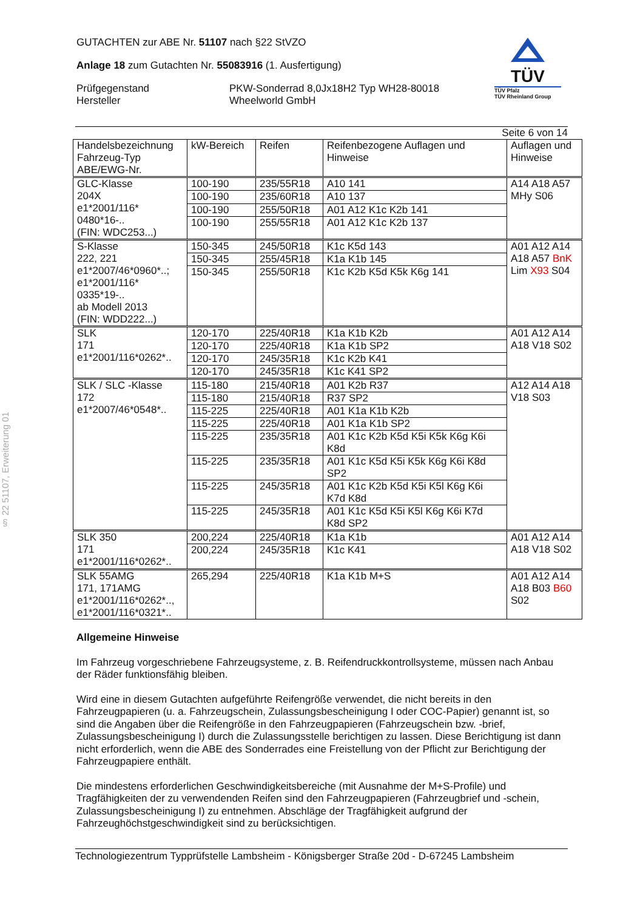§ 22 51107, Erweiterung 01
GUTACHTEN zur ABE Nr. 51107 nach §22 StVZO
Anlage 18 zum Gutachten Nr. 55083916 (1. Ausfertigung)
Prüfgegenstand
Hersteller
PKW-Sonderrad 8,0Jx18H2 Typ WH28-80018
Wheelworld GmbH
TÜV
TÜV Pfalz
TÜV Rheinland Group
Seite 6 von 14
| Handelsbezeichnung Fahrzeug-Typ ABE/EWG-Nr. | kW-Bereich | Reifen | Reifenbezogene Auflagen und Hinweise | Auflagen und Hinweise |
| GLC-Klasse 204X e1*2001/116* 0480*16-.. (FIN: WDC253...) | 100-190 | 235/55R18 | A10 141 | A14 A18 A57 MHy S06 |
| | 100-190 | 235/60R18 | A10 137 | |
| | 100-190 | 255/50R18 | A01 A12 K1c K2b 141 | |
| | 100-190 | 255/55R18 | A01 A12 K1c K2b 137 | |
| S-Klasse 222, 221 e1*2007/46*0960*..; e1*2001/116* 0335*19-.. ab Modell 2013 (FIN: WDD222...) | 150-345 | 245/50R18 | K1c K5d 143 | A01 A12 A14 A18 A57 BnK Lim X93 S04 |
| | 150-345 | 255/45R18 | K1a K1b 145 | |
| | 150-345 | 255/50R18 | K1c K2b K5d K5k K6g 141 | |
| SLK 171 e1*2001/116*0262*.. | 120-170 | 225/40R18 | K1a K1b K2b | A01 A12 A14 A18 V18 S02 |
| | 120-170 | 225/40R18 | K1a K1b SP2 | |
| | 120-170 | 245/35R18 | K1c K2b K41 | |
| | 120-170 | 245/35R18 | K1c K41 SP2 | |
| SLK / SLC -Klasse 172 e1*2007/46*0548*.. | 115-180 | 215/40R18 | A01 K2b R37 | A12 A14 A18 V18 S03 |
| | 115-180 | 215/40R18 | R37 SP2 | |
| | 115-225 | 225/40R18 | A01 K1a K1b K2b | |
| | 115-225 | 225/40R18 | A01 K1a K1b SP2 | |
| | 115-225 | 235/35R18 | A01 K1c K2b K5d K5i K5k K6g K6i K8d | |
| | 115-225 | 235/35R18 | A01 K1c K5d K5i K5k K6g K6i K8d SP2 | |
| | 115-225 | 245/35R18 | A01 K1c K2b K5d K5i K5l K6g K6i K7d K8d | |
| | 115-225 | 245/35R18 | A01 K1c K5d K5i K5l K6g K6i K7d K8d SP2 | |
| SLK 350 171 e1*2001/116*0262*.. | 200,224 | 225/40R18 | K1a K1b | A01 A12 A14 A18 V18 S02 |
| | 200,224 | 245/35R18 | K1c K41 | |
| SLK 55AMG 171, 171AMG e1*2001/116*0262*.., e1*2001/116*0321*.. | 265,294 | 225/40R18 | K1a K1b M+S | A01 A12 A14 A18 B03 B60 S02 |
Allgemeine Hinweise
Im Fahrzeug vorgeschriebene Fahrzeugsysteme, z. B. Reifendruckkontrollsysteme, müssen nach Anbau der Räder funktionsfähig bleiben.
Wird eine in diesem Gutachten aufgeführte Reifengröße verwendet, die nicht bereits in den Fahrzeugpapieren (u. a. Fahrzeugschein, Zulassungsbescheinigung I oder COC-Papier) genannt ist, so sind die Angaben über die Reifengröße in den Fahrzeugpapieren (Fahrzeugschein bzw. -brief, Zulassungsbescheinigung I) durch die Zulassungsstelle berichtigen zu lassen. Diese Berichtigung ist dann nicht erforderlich, wenn die ABE des Sonderrades eine Freistellung von der Pflicht zur Berichtigung der Fahrzeugpapiere enthält.
Die mindestens erforderlichen Geschwindigkeitsbereiche (mit Ausnahme der M+S-Profile) und Tragfähigkeiten der zu verwendenden Reifen sind den Fahrzeugpapieren (Fahrzeugbrief und -schein, Zulassungsbescheinigung I) zu entnehmen. Abschläge der Tragfähigkeit aufgrund der Fahrzeughöchstgeschwindigkeit sind zu berücksichtigen.
Technologiezentrum Typprüfstelle Lambsheim - Königsberger Straße 20d - D-67245 Lambsheim